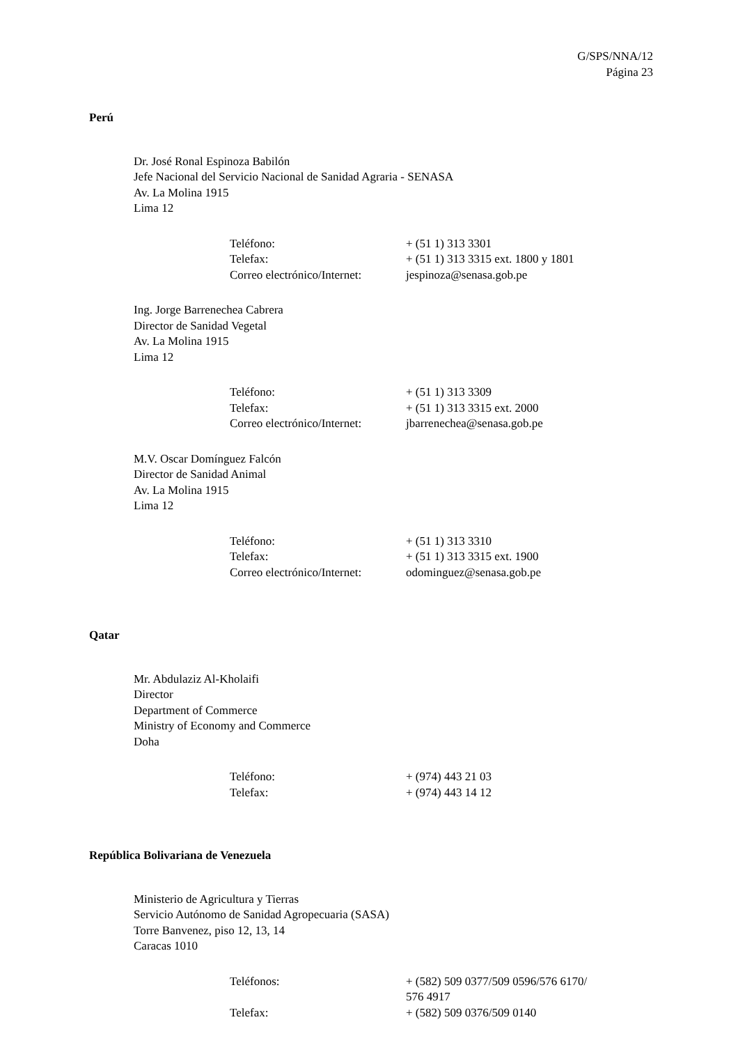G/SPS/NNA/12
Página 23
Perú
Dr. José Ronal Espinoza Babilón
Jefe Nacional del Servicio Nacional de Sanidad Agraria - SENASA
Av. La Molina 1915
Lima 12
| Teléfono: | + (51 1) 313 3301 |
| Telefax: | + (51 1) 313 3315 ext. 1800 y 1801 |
| Correo electrónico/Internet: | jespinoza@senasa.gob.pe |
Ing. Jorge Barrenechea Cabrera
Director de Sanidad Vegetal
Av. La Molina 1915
Lima 12
| Teléfono: | + (51 1) 313 3309 |
| Telefax: | + (51 1) 313 3315 ext. 2000 |
| Correo electrónico/Internet: | jbarrenechea@senasa.gob.pe |
M.V. Oscar Domínguez Falcón
Director de Sanidad Animal
Av. La Molina 1915
Lima 12
| Teléfono: | + (51 1) 313 3310 |
| Telefax: | + (51 1) 313 3315 ext. 1900 |
| Correo electrónico/Internet: | odominguez@senasa.gob.pe |
Qatar
Mr. Abdulaziz Al-Kholaifi
Director
Department of Commerce
Ministry of Economy and Commerce
Doha
| Teléfono: | + (974) 443 21 03 |
| Telefax: | + (974) 443 14 12 |
República Bolivariana de Venezuela
Ministerio de Agricultura y Tierras
Servicio Autónomo de Sanidad Agropecuaria (SASA)
Torre Banvenez, piso 12, 13, 14
Caracas 1010
| Teléfonos: | + (582) 509 0377/509 0596/576 6170/ 576 4917 |
| Telefax: | + (582) 509 0376/509 0140 |